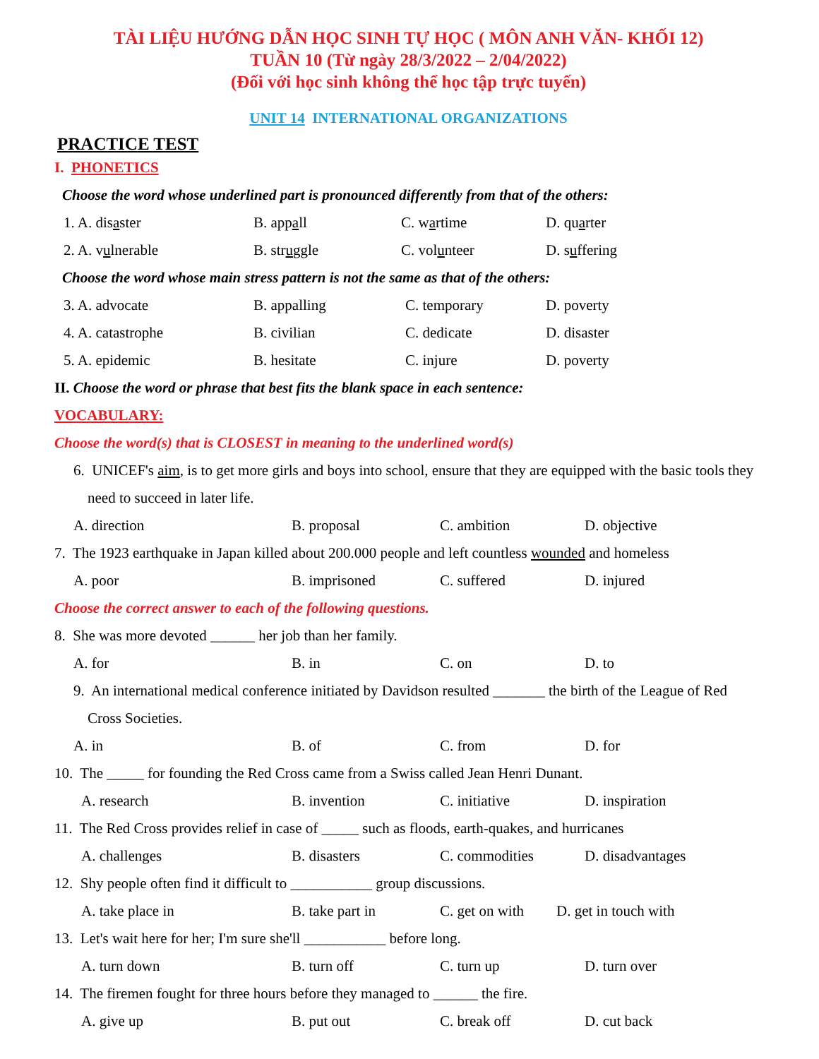TÀI LIỆU HƯỚNG DẪN HỌC SINH TỰ HỌC ( MÔN ANH VĂN- KHỐI 12)
TUẦN 10 (Từ ngày 28/3/2022 – 2/04/2022)
(Đối với học sinh không thể học tập trực tuyến)
UNIT 14 INTERNATIONAL ORGANIZATIONS
PRACTICE TEST
I. PHONETICS
Choose the word whose underlined part is pronounced differently from that of the others:
1. A. disaster B. appall C. wartime D. quarter
2. A. vulnerable B. struggle C. volunteer D. suffering
Choose the word whose main stress pattern is not the same as that of the others:
3. A. advocate B. appalling C. temporary D. poverty
4. A. catastrophe B. civilian C. dedicate D. disaster
5. A. epidemic B. hesitate C. injure D. poverty
II. Choose the word or phrase that best fits the blank space in each sentence:
VOCABULARY:
Choose the word(s) that is CLOSEST in meaning to the underlined word(s)
6. UNICEF's aim, is to get more girls and boys into school, ensure that they are equipped with the basic tools they need to succeed in later life.
A. direction B. proposal C. ambition D. objective
7. The 1923 earthquake in Japan killed about 200.000 people and left countless wounded and homeless
A. poor B. imprisoned C. suffered D. injured
Choose the correct answer to each of the following questions.
8. She was more devoted ______ her job than her family.
A. for B. in C. on D. to
9. An international medical conference initiated by Davidson resulted _______ the birth of the League of Red Cross Societies.
A. in B. of C. from D. for
10. The _____ for founding the Red Cross came from a Swiss called Jean Henri Dunant.
A. research B. invention C. initiative D. inspiration
11. The Red Cross provides relief in case of _____ such as floods, earth-quakes, and hurricanes
A. challenges B. disasters C. commodities D. disadvantages
12. Shy people often find it difficult to ___________ group discussions.
A. take place in B. take part in C. get on with D. get in touch with
13. Let's wait here for her; I'm sure she'll ___________ before long.
A. turn down B. turn off C. turn up D. turn over
14. The firemen fought for three hours before they managed to ______ the fire.
A. give up B. put out C. break off D. cut back